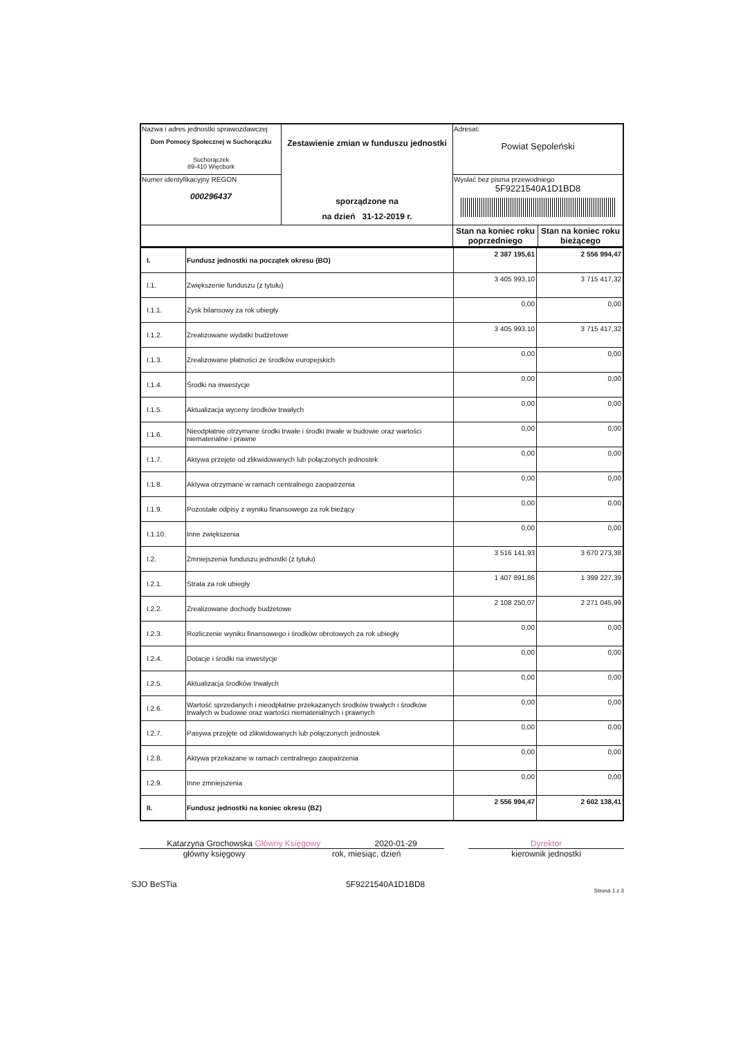| Nazwa i adres jednostki sprawozdawczej Dom Pomocy Społecznej w Suchorączku Suchorączek 89-410 Więcbork | Zestawienie zmian w funduszu jednostki sporządzone na na dzień 31-12-2019 r. | Adresat: Powiat Sępoleński | |
| Numer identyfikacyjny REGON 000296437 | | Wysłać bez pisma przewodniego 5F9221540A1D1BD8 | |
| | | Stan na koniec roku poprzedniego | Stan na koniec roku bieżącego |
| I. | Fundusz jednostki na początek okresu (BO) | 2 387 195,61 | 2 556 994,47 |
| I.1. | Zwiększenie funduszu (z tytułu) | 3 405 993,10 | 3 715 417,32 |
| I.1.1. | Zysk bilansowy za rok ubiegły | 0,00 | 0,00 |
| I.1.2. | Zrealizowane wydatki budżetowe | 3 405 993,10 | 3 715 417,32 |
| I.1.3. | Zrealizowane płatności ze środków europejskich | 0,00 | 0,00 |
| I.1.4. | Środki na inwestycje | 0,00 | 0,00 |
| I.1.5. | Aktualizacja wyceny środków trwałych | 0,00 | 0,00 |
| I.1.6. | Nieodpłatnie otrzymane środki trwałe i środki trwałe w budowie oraz wartości niematerialne i prawne | 0,00 | 0,00 |
| I.1.7. | Aktywa przejęte od zlikwidowanych lub połączonych jednostek | 0,00 | 0,00 |
| I.1.8. | Aktywa otrzymane w ramach centralnego zaopatrzenia | 0,00 | 0,00 |
| I.1.9. | Pozostałe odpisy z wyniku finansowego za rok bieżący | 0,00 | 0,00 |
| I.1.10. | Inne zwiększenia | 0,00 | 0,00 |
| I.2. | Zmniejszenia funduszu jednostki (z tytułu) | 3 516 141,93 | 3 670 273,38 |
| I.2.1. | Strata za rok ubiegły | 1 407 891,86 | 1 399 227,39 |
| I.2.2. | Zrealizowane dochody budżetowe | 2 108 250,07 | 2 271 045,99 |
| I.2.3. | Rozliczenie wyniku finansowego i środków obrotowych za rok ubiegły | 0,00 | 0,00 |
| I.2.4. | Dotacje i środki na inwestycje | 0,00 | 0,00 |
| I.2.5. | Aktualizacja środków trwałych | 0,00 | 0,00 |
| I.2.6. | Wartość sprzedanych i nieodpłatnie przekazanych środków trwałych i środków trwałych w budowie oraz wartości niematerialnych i prawnych | 0,00 | 0,00 |
| I.2.7. | Pasywa przejęte od zlikwidowanych lub połączonych jednostek | 0,00 | 0,00 |
| I.2.8. | Aktywa przekazane w ramach centralnego zaopatrzenia | 0,00 | 0,00 |
| I.2.9. | Inne zmniejszenia | 0,00 | 0,00 |
| II. | Fundusz jednostki na koniec okresu (BZ) | 2 556 994,47 | 2 602 138,41 |
Katarzyna Grochowska Główny Księgowy 2020-01-29 Dyrektor
główny księgowy rok, miesiąc, dzień kierownik jednostki
SJO BeSTia 5F9221540A1D1BD8 Strona 1 z 3